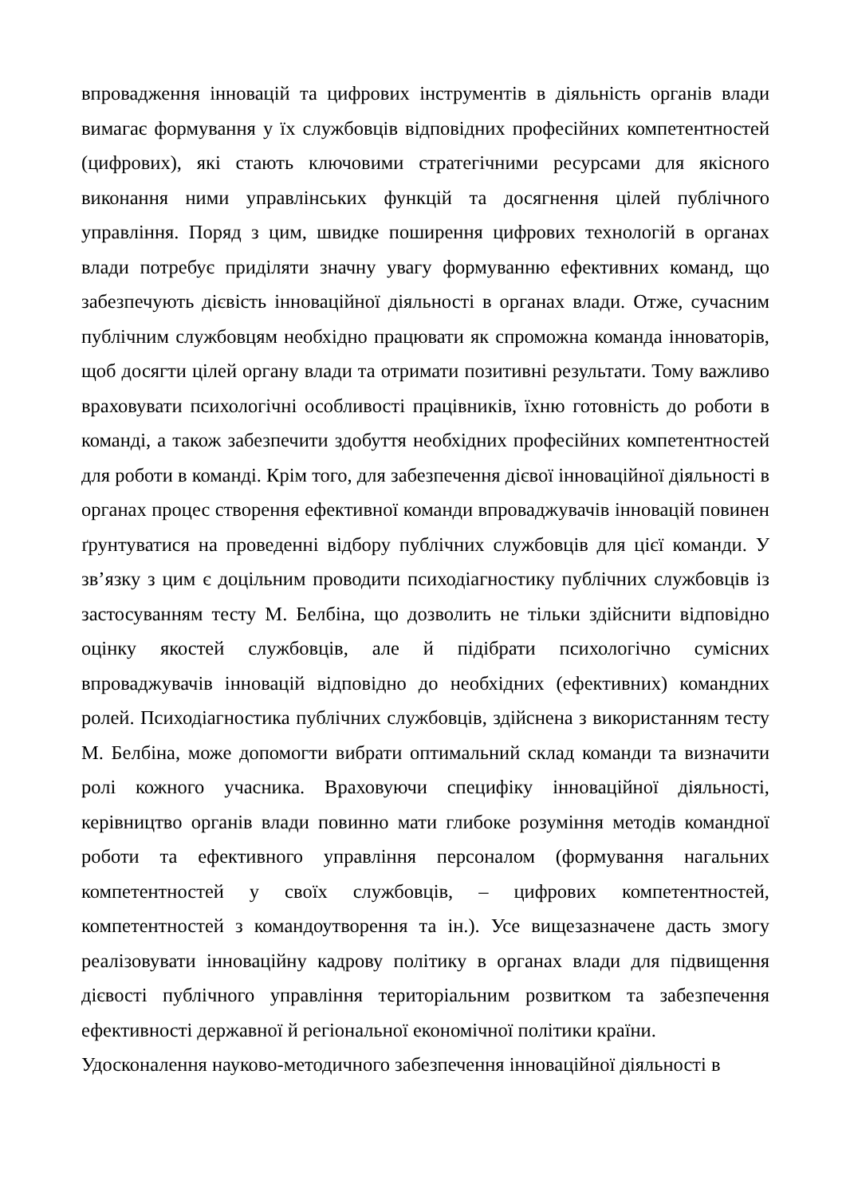впровадження інновацій та цифрових інструментів в діяльність органів влади вимагає формування у їх службовців відповідних професійних компетентностей (цифрових), які стають ключовими стратегічними ресурсами для якісного виконання ними управлінських функцій та досягнення цілей публічного управління. Поряд з цим, швидке поширення цифрових технологій в органах влади потребує приділяти значну увагу формуванню ефективних команд, що забезпечують дієвість інноваційної діяльності в органах влади. Отже, сучасним публічним службовцям необхідно працювати як спроможна команда інноваторів, щоб досягти цілей органу влади та отримати позитивні результати. Тому важливо враховувати психологічні особливості працівників, їхню готовність до роботи в команді, а також забезпечити здобуття необхідних професійних компетентностей для роботи в команді. Крім того, для забезпечення дієвої інноваційної діяльності в органах процес створення ефективної команди впроваджувачів інновацій повинен ґрунтуватися на проведенні відбору публічних службовців для цієї команди. У зв’язку з цим є доцільним проводити психодіагностику публічних службовців із застосуванням тесту М. Белбіна, що дозволить не тільки здійснити відповідно оцінку якостей службовців, але й підібрати психологічно сумісних впроваджувачів інновацій відповідно до необхідних (ефективних) командних ролей. Психодіагностика публічних службовців, здійснена з використанням тесту М. Белбіна, може допомогти вибрати оптимальний склад команди та визначити ролі кожного учасника. Враховуючи специфіку інноваційної діяльності, керівництво органів влади повинно мати глибоке розуміння методів командної роботи та ефективного управління персоналом (формування нагальних компетентностей у своїх службовців, – цифрових компетентностей, компетентностей з командоутворення та ін.). Усе вищезазначене дасть змогу реалізовувати інноваційну кадрову політику в органах влади для підвищення дієвості публічного управління територіальним розвитком та забезпечення ефективності державної й регіональної економічної політики країни.
Удосконалення науково-методичного забезпечення інноваційної діяльності в